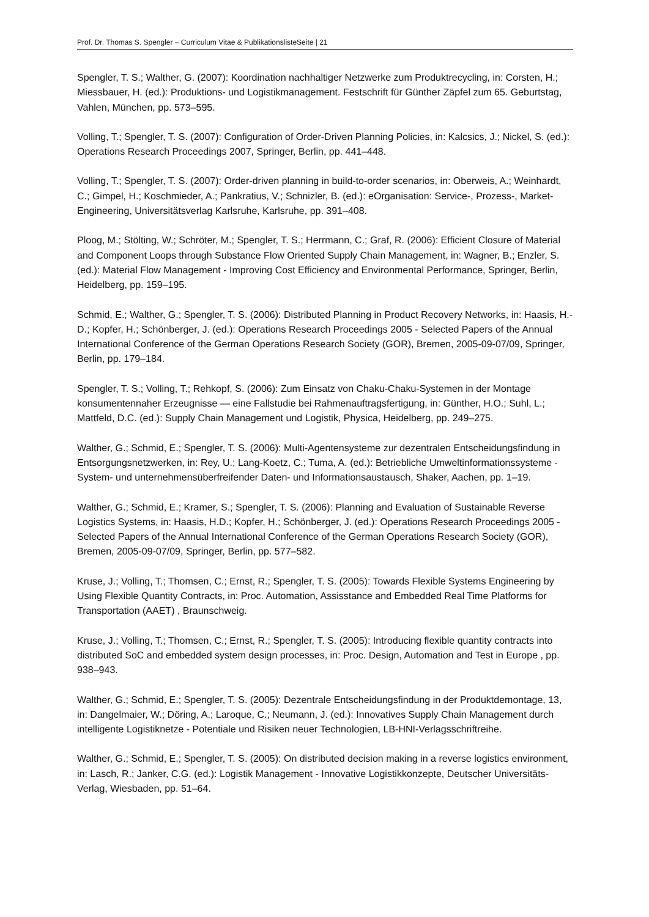Prof. Dr. Thomas S. Spengler – Curriculum Vitae & PublikationslisteSeite | 21
Spengler, T. S.; Walther, G. (2007): Koordination nachhaltiger Netzwerke zum Produktrecycling, in: Corsten, H.; Miessbauer, H. (ed.): Produktions- und Logistikmanagement. Festschrift für Günther Zäpfel zum 65. Geburtstag, Vahlen, München, pp. 573–595.
Volling, T.; Spengler, T. S. (2007): Configuration of Order-Driven Planning Policies, in: Kalcsics, J.; Nickel, S. (ed.): Operations Research Proceedings 2007, Springer, Berlin, pp. 441–448.
Volling, T.; Spengler, T. S. (2007): Order-driven planning in build-to-order scenarios, in: Oberweis, A.; Weinhardt, C.; Gimpel, H.; Koschmieder, A.; Pankratius, V.; Schnizler, B. (ed.): eOrganisation: Service-, Prozess-, Market-Engineering, Universitätsverlag Karlsruhe, Karlsruhe, pp. 391–408.
Ploog, M.; Stölting, W.; Schröter, M.; Spengler, T. S.; Herrmann, C.; Graf, R. (2006): Efficient Closure of Material and Component Loops through Substance Flow Oriented Supply Chain Management, in: Wagner, B.; Enzler, S. (ed.): Material Flow Management - Improving Cost Efficiency and Environmental Performance, Springer, Berlin, Heidelberg, pp. 159–195.
Schmid, E.; Walther, G.; Spengler, T. S. (2006): Distributed Planning in Product Recovery Networks, in: Haasis, H.-D.; Kopfer, H.; Schönberger, J. (ed.): Operations Research Proceedings 2005 - Selected Papers of the Annual International Conference of the German Operations Research Society (GOR), Bremen, 2005-09-07/09, Springer, Berlin, pp. 179–184.
Spengler, T. S.; Volling, T.; Rehkopf, S. (2006): Zum Einsatz von Chaku-Chaku-Systemen in der Montage konsumentennaher Erzeugnisse — eine Fallstudie bei Rahmenauftragsfertigung, in: Günther, H.O.; Suhl, L.; Mattfeld, D.C. (ed.): Supply Chain Management und Logistik, Physica, Heidelberg, pp. 249–275.
Walther, G.; Schmid, E.; Spengler, T. S. (2006): Multi-Agentensysteme zur dezentralen Entscheidungsfindung in Entsorgungsnetzwerken, in: Rey, U.; Lang-Koetz, C.; Tuma, A. (ed.): Betriebliche Umweltinformationssysteme - System- und unternehmensüberfreifender Daten- und Informationsaustausch, Shaker, Aachen, pp. 1–19.
Walther, G.; Schmid, E.; Kramer, S.; Spengler, T. S. (2006): Planning and Evaluation of Sustainable Reverse Logistics Systems, in: Haasis, H.D.; Kopfer, H.; Schönberger, J. (ed.): Operations Research Proceedings 2005 - Selected Papers of the Annual International Conference of the German Operations Research Society (GOR), Bremen, 2005-09-07/09, Springer, Berlin, pp. 577–582.
Kruse, J.; Volling, T.; Thomsen, C.; Ernst, R.; Spengler, T. S. (2005): Towards Flexible Systems Engineering by Using Flexible Quantity Contracts, in: Proc. Automation, Assisstance and Embedded Real Time Platforms for Transportation (AAET) , Braunschweig.
Kruse, J.; Volling, T.; Thomsen, C.; Ernst, R.; Spengler, T. S. (2005): Introducing flexible quantity contracts into distributed SoC and embedded system design processes, in: Proc. Design, Automation and Test in Europe , pp. 938–943.
Walther, G.; Schmid, E.; Spengler, T. S. (2005): Dezentrale Entscheidungsfindung in der Produktdemontage, 13, in: Dangelmaier, W.; Döring, A.; Laroque, C.; Neumann, J. (ed.): Innovatives Supply Chain Management durch intelligente Logistiknetze - Potentiale und Risiken neuer Technologien, LB-HNI-Verlagsschriftreihe.
Walther, G.; Schmid, E.; Spengler, T. S. (2005): On distributed decision making in a reverse logistics environment, in: Lasch, R.; Janker, C.G. (ed.): Logistik Management - Innovative Logistikkonzepte, Deutscher Universitäts-Verlag, Wiesbaden, pp. 51–64.